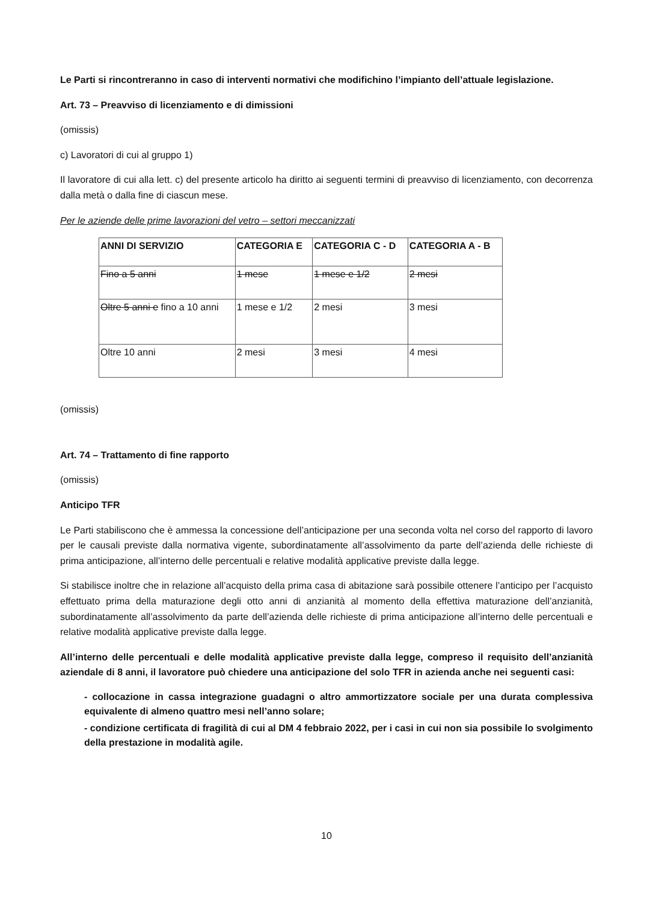Le Parti si rincontreranno in caso di interventi normativi che modifichino l’impianto dell’attuale legislazione.
Art. 73 – Preavviso di licenziamento e di dimissioni
(omissis)
c) Lavoratori di cui al gruppo 1)
Il lavoratore di cui alla lett. c) del presente articolo ha diritto ai seguenti termini di preavviso di licenziamento, con decorrenza dalla metà o dalla fine di ciascun mese.
Per le aziende delle prime lavorazioni del vetro – settori meccanizzati
| ANNI DI SERVIZIO | CATEGORIA E | CATEGORIA C - D | CATEGORIA A - B |
| --- | --- | --- | --- |
| Fino a 5 anni | 1 mese | 1 mese e 1/2 | 2 mesi |
| Oltre 5 anni e fino a 10 anni | 1 mese e 1/2 | 2 mesi | 3 mesi |
| Oltre 10 anni | 2 mesi | 3 mesi | 4 mesi |
(omissis)
Art. 74 – Trattamento di fine rapporto
(omissis)
Anticipo TFR
Le Parti stabiliscono che è ammessa la concessione dell’anticipazione per una seconda volta nel corso del rapporto di lavoro per le causali previste dalla normativa vigente, subordinatamente all’assolvimento da parte dell’azienda delle richieste di prima anticipazione, all’interno delle percentuali e relative modalità applicative previste dalla legge.
Si stabilisce inoltre che in relazione all’acquisto della prima casa di abitazione sarà possibile ottenere l’anticipo per l’acquisto effettuato prima della maturazione degli otto anni di anzianità al momento della effettiva maturazione dell’anzianità, subordinatamente all’assolvimento da parte dell’azienda delle richieste di prima anticipazione all’interno delle percentuali e relative modalità applicative previste dalla legge.
All’interno delle percentuali e delle modalità applicative previste dalla legge, compreso il requisito dell’anzianità aziendale di 8 anni, il lavoratore può chiedere una anticipazione del solo TFR in azienda anche nei seguenti casi:
- collocazione in cassa integrazione guadagni o altro ammortizzatore sociale per una durata complessiva equivalente di almeno quattro mesi nell’anno solare;
- condizione certificata di fragilità di cui al DM 4 febbraio 2022, per i casi in cui non sia possibile lo svolgimento della prestazione in modalità agile.
10